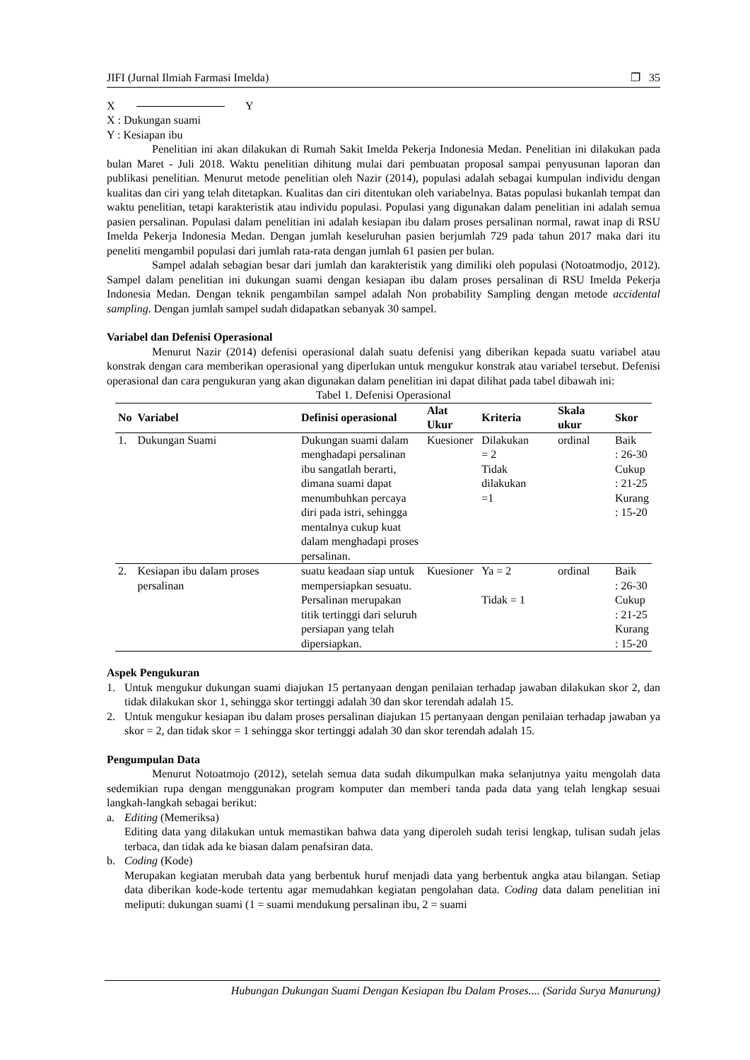JIFI (Jurnal Ilmiah Farmasi Imelda) ❐ 35
X Y
X : Dukungan suami
Y : Kesiapan ibu
Penelitian ini akan dilakukan di Rumah Sakit Imelda Pekerja Indonesia Medan. Penelitian ini dilakukan pada bulan Maret - Juli 2018. Waktu penelitian dihitung mulai dari pembuatan proposal sampai penyusunan laporan dan publikasi penelitian. Menurut metode penelitian oleh Nazir (2014), populasi adalah sebagai kumpulan individu dengan kualitas dan ciri yang telah ditetapkan. Kualitas dan ciri ditentukan oleh variabelnya. Batas populasi bukanlah tempat dan waktu penelitian, tetapi karakteristik atau individu populasi. Populasi yang digunakan dalam penelitian ini adalah semua pasien persalinan. Populasi dalam penelitian ini adalah kesiapan ibu dalam proses persalinan normal, rawat inap di RSU Imelda Pekerja Indonesia Medan. Dengan jumlah keseluruhan pasien berjumlah 729 pada tahun 2017 maka dari itu peneliti mengambil populasi dari jumlah rata-rata dengan jumlah 61 pasien per bulan.
Sampel adalah sebagian besar dari jumlah dan karakteristik yang dimiliki oleh populasi (Notoatmodjo, 2012). Sampel dalam penelitian ini dukungan suami dengan kesiapan ibu dalam proses persalinan di RSU Imelda Pekerja Indonesia Medan. Dengan teknik pengambilan sampel adalah Non probability Sampling dengan metode accidental sampling. Dengan jumlah sampel sudah didapatkan sebanyak 30 sampel.
Variabel dan Defenisi Operasional
Menurut Nazir (2014) defenisi operasional dalah suatu defenisi yang diberikan kepada suatu variabel atau konstrak dengan cara memberikan operasional yang diperlukan untuk mengukur konstrak atau variabel tersebut. Defenisi operasional dan cara pengukuran yang akan digunakan dalam penelitian ini dapat dilihat pada tabel dibawah ini:
Tabel 1. Defenisi Operasional
| No | Variabel | Definisi operasional | Alat Ukur | Kriteria | Skala ukur | Skor |
| --- | --- | --- | --- | --- | --- | --- |
| 1. | Dukungan Suami | Dukungan suami dalam menghadapi persalinan ibu sangatlah berarti, dimana suami dapat menumbuhkan percaya diri pada istri, sehingga mentalnya cukup kuat dalam menghadapi proses persalinan. | Kuesioner | Dilakukan = 2 Tidak dilakukan =1 | ordinal | Baik : 26-30 Cukup : 21-25 Kurang : 15-20 |
| 2. | Kesiapan ibu dalam proses persalinan | suatu keadaan siap untuk mempersiapkan sesuatu. Persalinan merupakan titik tertinggi dari seluruh persiapan yang telah dipersiapkan. | Kuesioner | Ya = 2 Tidak = 1 | ordinal | Baik : 26-30 Cukup : 21-25 Kurang : 15-20 |
Aspek Pengukuran
1. Untuk mengukur dukungan suami diajukan 15 pertanyaan dengan penilaian terhadap jawaban dilakukan skor 2, dan tidak dilakukan skor 1, sehingga skor tertinggi adalah 30 dan skor terendah adalah 15.
2. Untuk mengukur kesiapan ibu dalam proses persalinan diajukan 15 pertanyaan dengan penilaian terhadap jawaban ya skor = 2, dan tidak skor = 1 sehingga skor tertinggi adalah 30 dan skor terendah adalah 15.
Pengumpulan Data
Menurut Notoatmojo (2012), setelah semua data sudah dikumpulkan maka selanjutnya yaitu mengolah data sedemikian rupa dengan menggunakan program komputer dan memberi tanda pada data yang telah lengkap sesuai langkah-langkah sebagai berikut:
a. Editing (Memeriksa)
Editing data yang dilakukan untuk memastikan bahwa data yang diperoleh sudah terisi lengkap, tulisan sudah jelas terbaca, dan tidak ada ke biasan dalam penafsiran data.
b. Coding (Kode)
Merupakan kegiatan merubah data yang berbentuk huruf menjadi data yang berbentuk angka atau bilangan. Setiap data diberikan kode-kode tertentu agar memudahkan kegiatan pengolahan data. Coding data dalam penelitian ini meliputi: dukungan suami (1 = suami mendukung persalinan ibu, 2 = suami
Hubungan Dukungan Suami Dengan Kesiapan Ibu Dalam Proses.... (Sarida Surya Manurung)